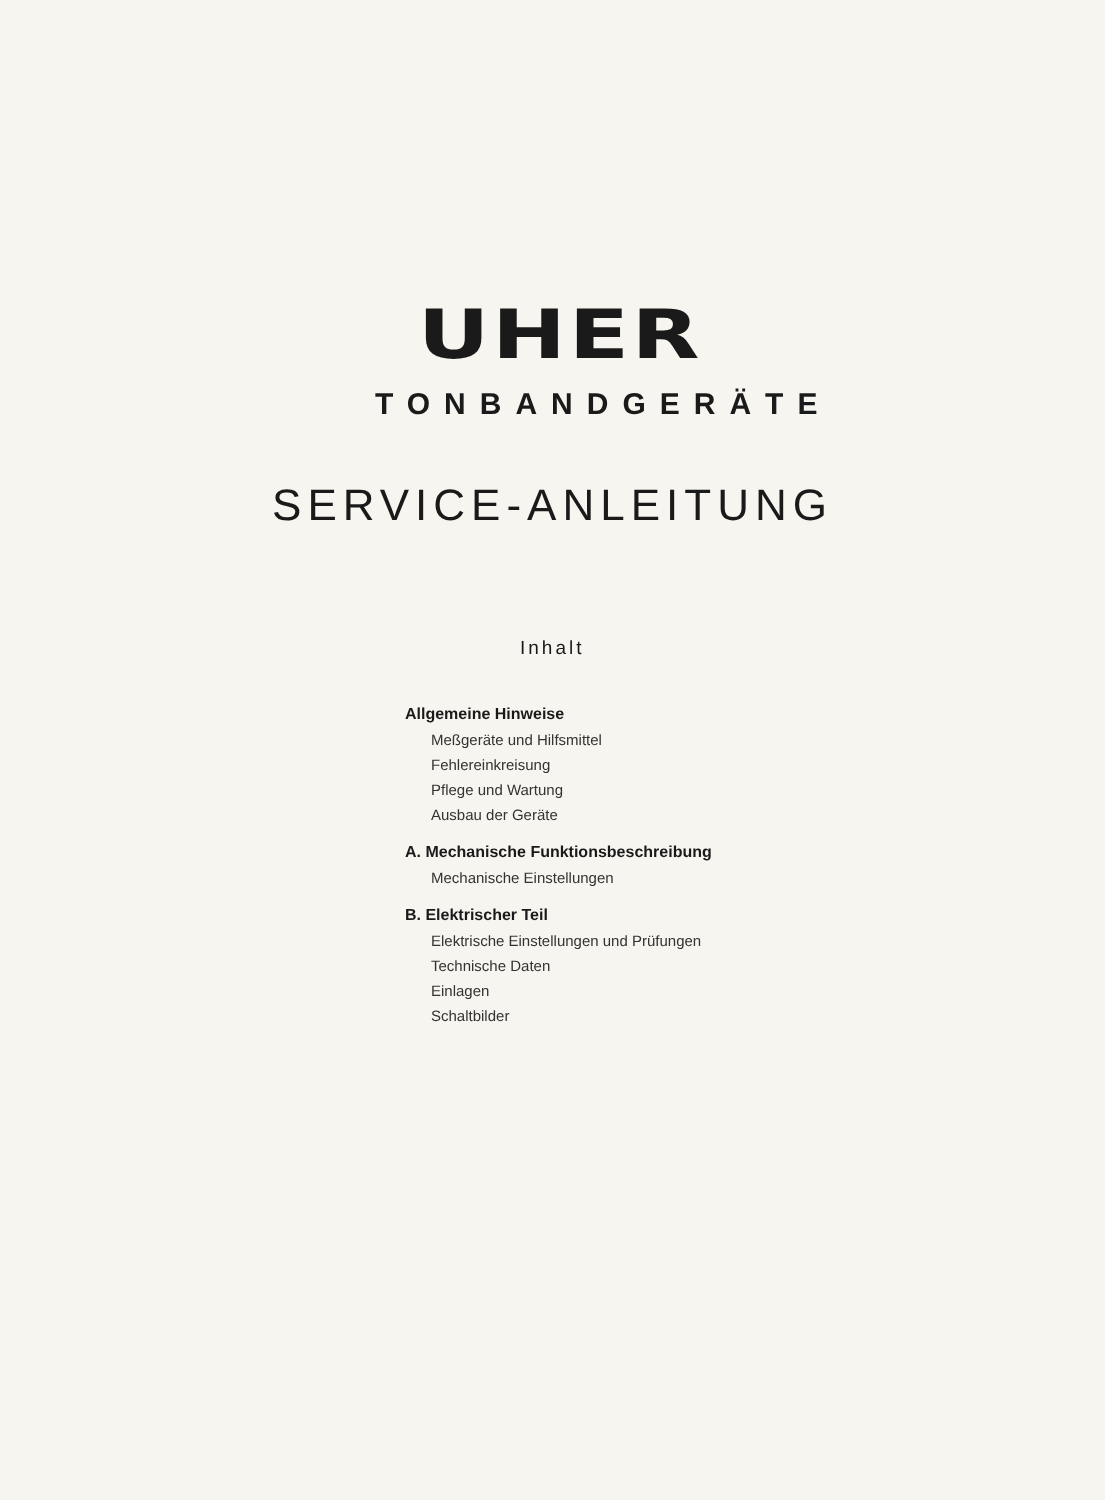UHER
TONBANDGERÄTE
SERVICE-ANLEITUNG
Inhalt
Allgemeine Hinweise
Meßgeräte und Hilfsmittel
Fehlereinkreisung
Pflege und Wartung
Ausbau der Geräte
A. Mechanische Funktionsbeschreibung
Mechanische Einstellungen
B. Elektrischer Teil
Elektrische Einstellungen und Prüfungen
Technische Daten
Einlagen
Schaltbilder